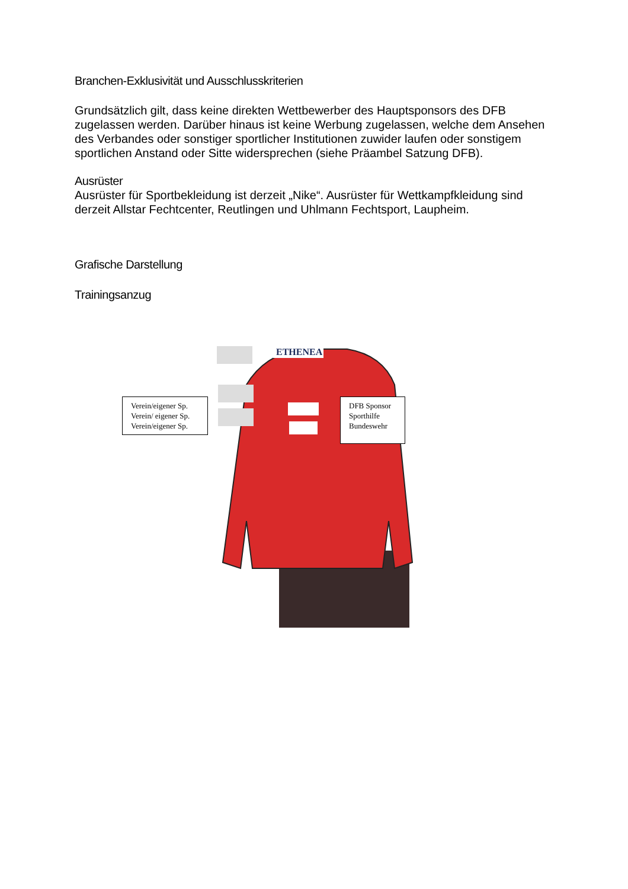Branchen-Exklusivität und Ausschlusskriterien
Grundsätzlich gilt, dass keine direkten Wettbewerber des Hauptsponsors des DFB zugelassen werden. Darüber hinaus ist keine Werbung zugelassen, welche dem Ansehen des Verbandes oder sonstiger sportlicher Institutionen zuwider laufen oder sonstigem sportlichen Anstand oder Sitte widersprechen (siehe Präambel Satzung DFB).
Ausrüster
Ausrüster für Sportbekleidung ist derzeit „Nike“. Ausrüster für Wettkampfkleidung sind derzeit Allstar Fechtcenter, Reutlingen und Uhlmann Fechtsport, Laupheim.
Grafische Darstellung
Trainingsanzug
ETHENEA
Verein/eigener Sp.
Verein/ eigener Sp.
Verein/eigener Sp.
DFB Sponsor
Sporthilfe
Bundeswehr